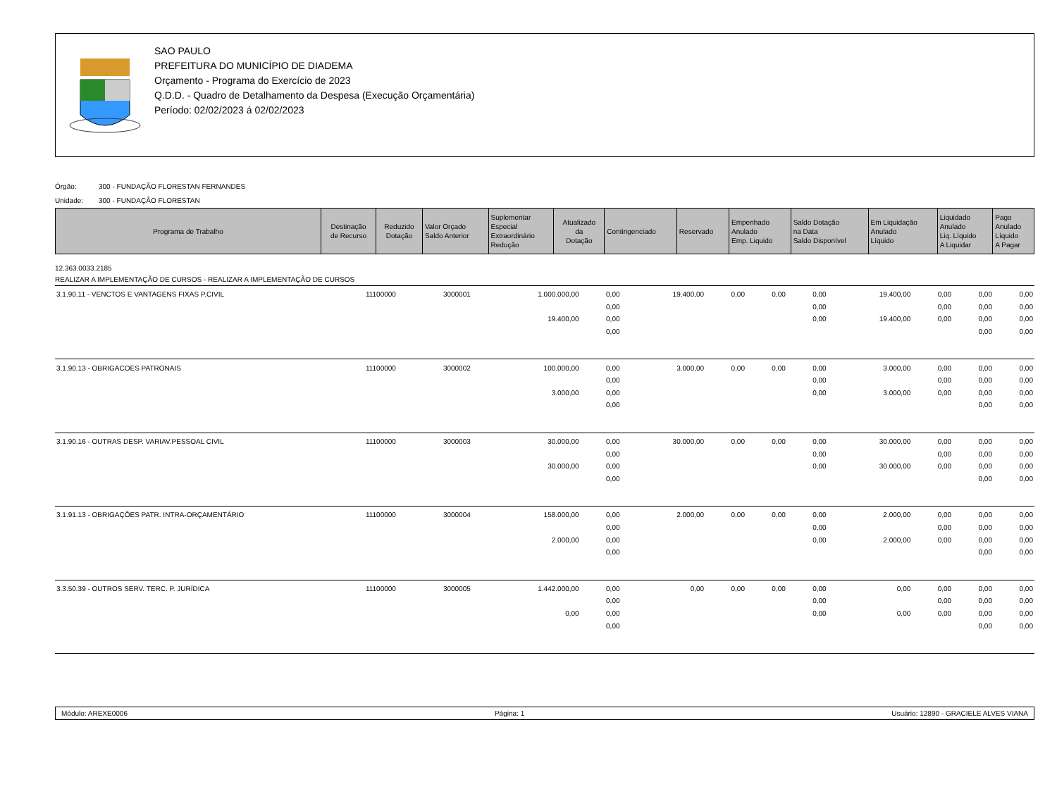SAO PAULO
PREFEITURA DO MUNICÍPIO DE DIADEMA
Orçamento - Programa do Exercício de 2023
Q.D.D. - Quadro de Detalhamento da Despesa (Execução Orçamentária)
Período: 02/02/2023 á 02/02/2023
Órgão: 300 - FUNDAÇÃO FLORESTAN FERNANDES
Unidade: 300 - FUNDAÇÃO FLORESTAN
| Programa de Trabalho | Destinação de Recurso | Reduzido Dotação | Valor Orçado Saldo Anterior | Suplementar Especial Extraordinário Redução | Atualizado da Dotação | Contingenciado | Reservado | Empenhado Anulado Emp. Liquido | Saldo Dotação na Data Saldo Disponível | Em Liquidação Anulado Líquido | Liquidado Anulado Liq. Líquido A Liquidar | Pago Anulado Líquido A Pagar |
| --- | --- | --- | --- | --- | --- | --- | --- | --- | --- | --- | --- | --- |
12.363.0033.2185
REALIZAR A IMPLEMENTAÇÃO DE CURSOS - REALIZAR A IMPLEMENTAÇÃO DE CURSOS
| 3.1.90.11 - VENCTOS E VANTAGENS FIXAS P.CIVIL | 11100000 | 3000001 | 1.000.000,00 | 0,00 | 19.400,00 | 0,00 | 0,00 | 0,00 | 19.400,00 | 0,00 | 0,00 | 0,00 |
| | | | | 0,00 | | | | 0,00 | | 0,00 | 0,00 | 0,00 |
| | | | 19.400,00 | 0,00 | | | | 0,00 | 19.400,00 | 0,00 | 0,00 | 0,00 |
| | | | | 0,00 | | | | | | | 0,00 | 0,00 |
| 3.1.90.13 - OBRIGACOES PATRONAIS | 11100000 | 3000002 | 100.000,00 | 0,00 | 3.000,00 | 0,00 | 0,00 | 0,00 | 3.000,00 | 0,00 | 0,00 | 0,00 |
| | | | | 0,00 | | | | 0,00 | | 0,00 | 0,00 | 0,00 |
| | | | 3.000,00 | 0,00 | | | | 0,00 | 3.000,00 | 0,00 | 0,00 | 0,00 |
| | | | | 0,00 | | | | | | | 0,00 | 0,00 |
| 3.1.90.16 - OUTRAS DESP. VARIAV.PESSOAL CIVIL | 11100000 | 3000003 | 30.000,00 | 0,00 | 30.000,00 | 0,00 | 0,00 | 0,00 | 30.000,00 | 0,00 | 0,00 | 0,00 |
| | | | | 0,00 | | | | 0,00 | | 0,00 | 0,00 | 0,00 |
| | | | 30.000,00 | 0,00 | | | | 0,00 | 30.000,00 | 0,00 | 0,00 | 0,00 |
| | | | | 0,00 | | | | | | | 0,00 | 0,00 |
| 3.1.91.13 - OBRIGAÇÕES PATR. INTRA-ORÇAMENTÁRIO | 11100000 | 3000004 | 158.000,00 | 0,00 | 2.000,00 | 0,00 | 0,00 | 0,00 | 2.000,00 | 0,00 | 0,00 | 0,00 |
| | | | | 0,00 | | | | 0,00 | | 0,00 | 0,00 | 0,00 |
| | | | 2.000,00 | 0,00 | | | | 0,00 | 2.000,00 | 0,00 | 0,00 | 0,00 |
| | | | | 0,00 | | | | | | | 0,00 | 0,00 |
| 3.3.50.39 - OUTROS SERV. TERC. P. JURÍDICA | 11100000 | 3000005 | 1.442.000,00 | 0,00 | 0,00 | 0,00 | 0,00 | 0,00 | 0,00 | 0,00 | 0,00 | 0,00 |
| | | | | 0,00 | | | | 0,00 | | 0,00 | 0,00 | 0,00 |
| | | | 0,00 | 0,00 | | | | 0,00 | 0,00 | 0,00 | 0,00 | 0,00 |
| | | | | 0,00 | | | | | | | 0,00 | 0,00 |
Módulo: AREXE0006 Página: 1 Usuário: 12890 - GRACIELE ALVES VIANA